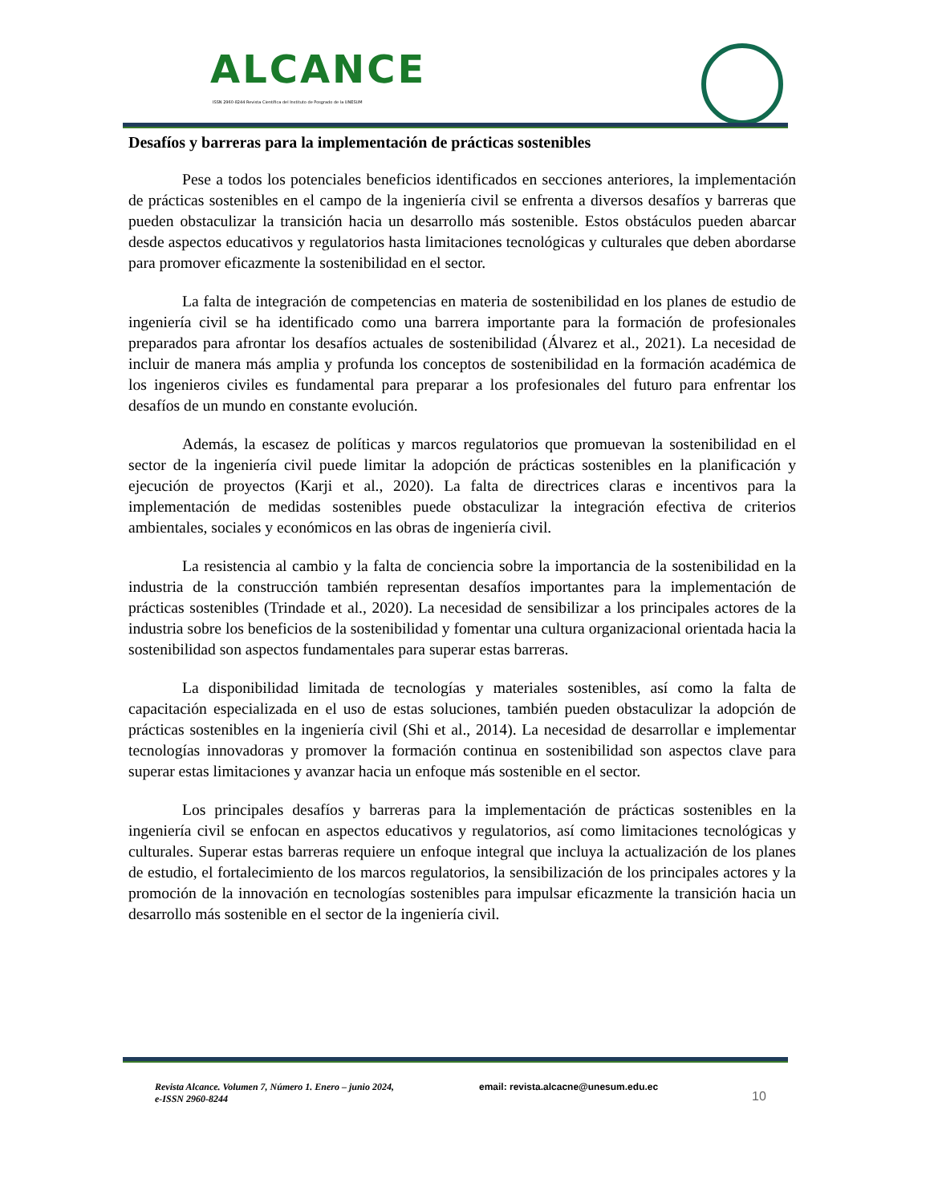ALCANCE
ISSN 2960-8244 Revista Científica del Instituto de Posgrado de la UNESUM
Desafíos y barreras para la implementación de prácticas sostenibles
Pese a todos los potenciales beneficios identificados en secciones anteriores, la implementación de prácticas sostenibles en el campo de la ingeniería civil se enfrenta a diversos desafíos y barreras que pueden obstaculizar la transición hacia un desarrollo más sostenible. Estos obstáculos pueden abarcar desde aspectos educativos y regulatorios hasta limitaciones tecnológicas y culturales que deben abordarse para promover eficazmente la sostenibilidad en el sector.
La falta de integración de competencias en materia de sostenibilidad en los planes de estudio de ingeniería civil se ha identificado como una barrera importante para la formación de profesionales preparados para afrontar los desafíos actuales de sostenibilidad (Álvarez et al., 2021). La necesidad de incluir de manera más amplia y profunda los conceptos de sostenibilidad en la formación académica de los ingenieros civiles es fundamental para preparar a los profesionales del futuro para enfrentar los desafíos de un mundo en constante evolución.
Además, la escasez de políticas y marcos regulatorios que promuevan la sostenibilidad en el sector de la ingeniería civil puede limitar la adopción de prácticas sostenibles en la planificación y ejecución de proyectos (Karji et al., 2020). La falta de directrices claras e incentivos para la implementación de medidas sostenibles puede obstaculizar la integración efectiva de criterios ambientales, sociales y económicos en las obras de ingeniería civil.
La resistencia al cambio y la falta de conciencia sobre la importancia de la sostenibilidad en la industria de la construcción también representan desafíos importantes para la implementación de prácticas sostenibles (Trindade et al., 2020). La necesidad de sensibilizar a los principales actores de la industria sobre los beneficios de la sostenibilidad y fomentar una cultura organizacional orientada hacia la sostenibilidad son aspectos fundamentales para superar estas barreras.
La disponibilidad limitada de tecnologías y materiales sostenibles, así como la falta de capacitación especializada en el uso de estas soluciones, también pueden obstaculizar la adopción de prácticas sostenibles en la ingeniería civil (Shi et al., 2014). La necesidad de desarrollar e implementar tecnologías innovadoras y promover la formación continua en sostenibilidad son aspectos clave para superar estas limitaciones y avanzar hacia un enfoque más sostenible en el sector.
Los principales desafíos y barreras para la implementación de prácticas sostenibles en la ingeniería civil se enfocan en aspectos educativos y regulatorios, así como limitaciones tecnológicas y culturales. Superar estas barreras requiere un enfoque integral que incluya la actualización de los planes de estudio, el fortalecimiento de los marcos regulatorios, la sensibilización de los principales actores y la promoción de la innovación en tecnologías sostenibles para impulsar eficazmente la transición hacia un desarrollo más sostenible en el sector de la ingeniería civil.
Revista Alcance. Volumen 7, Número 1. Enero – junio 2024,
e-ISSN 2960-8244
email: revista.alcacne@unesum.edu.ec
10